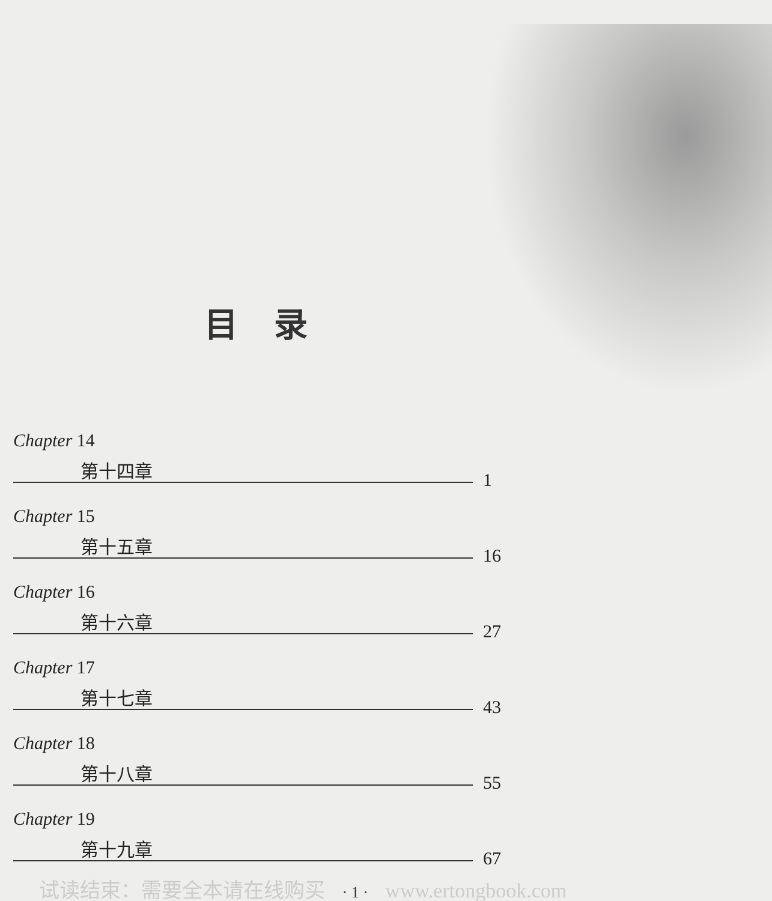目录
Chapter 14
第十四章
1
Chapter 15
第十五章
16
Chapter 16
第十六章
27
Chapter 17
第十七章
43
Chapter 18
第十八章
55
Chapter 19
第十九章
67
试读结束：需要全本请在线购买 · 1 · www.ertongbook.com